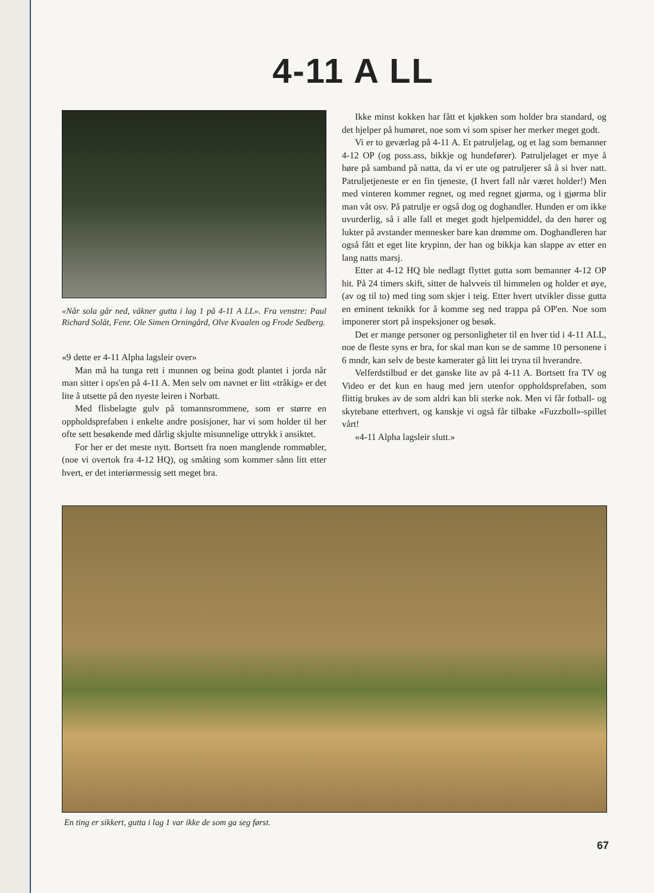4-11 A LL
«Når sola går ned, våkner gutta i lag 1 på 4-11 A LL». Fra venstre: Paul Richard Solåt, Fenr. Ole Simen Orningård, Olve Kvaalen og Frode Sedberg.
«9 dette er 4-11 Alpha lagsleir over»
Man må ha tunga rett i munnen og beina godt plantet i jorda når man sitter i ops'en på 4-11 A. Men selv om navnet er litt «tråkig» er det lite å utsette på den nyeste leiren i Norbatt.
Med flisbelagte gulv på tomannsrommene, som er større en oppholdsprefaben i enkelte andre posisjoner, har vi som holder til her ofte sett besøkende med dårlig skjulte misunnelige uttrykk i ansiktet.
For her er det meste nytt. Bortsett fra noen manglende rommøbler, (noe vi overtok fra 4-12 HQ), og småting som kommer sånn litt etter hvert, er det interiørmessig sett meget bra.
Ikke minst kokken har fått et kjøkken som holder bra standard, og det hjelper på humøret, noe som vi som spiser her merker meget godt.
Vi er to geværlag på 4-11 A. Et patruljelag, og et lag som bemanner 4-12 OP (og poss.ass, bikkje og hundefører). Patruljelaget er mye å høre på samband på natta, da vi er ute og patruljerer så å si hver natt. Patruljetjeneste er en fin tjeneste, (I hvert fall når været holder!) Men med vinteren kommer regnet, og med regnet gjørma, og i gjørma blir man våt osv. På patrulje er også dog og doghandler. Hunden er om ikke uvurderlig, så i alle fall et meget godt hjelpemiddel, da den hører og lukter på avstander mennesker bare kan drømme om. Doghandleren har også fått et eget lite krypinn, der han og bikkja kan slappe av etter en lang natts marsj.
Etter at 4-12 HQ ble nedlagt flyttet gutta som bemanner 4-12 OP hit. På 24 timers skift, sitter de halvveis til himmelen og holder et øye, (av og til to) med ting som skjer i teig. Etter hvert utvikler disse gutta en eminent teknikk for å komme seg ned trappa på OP'en. Noe som imponerer stort på inspeksjoner og besøk.
Det er mange personer og personligheter til en hver tid i 4-11 ALL, noe de fleste syns er bra, for skal man kun se de samme 10 personene i 6 mndr, kan selv de beste kamerater gå litt lei tryna til hverandre.
Velferdstilbud er det ganske lite av på 4-11 A. Bortsett fra TV og Video er det kun en haug med jern utenfor oppholdsprefaben, som flittig brukes av de som aldri kan bli sterke nok. Men vi får fotball- og skytebane etterhvert, og kanskje vi også får tilbake «Fuzzboll»-spillet vårt!
«4-11 Alpha lagsleir slutt.»
En ting er sikkert, gutta i lag 1 var ikke de som ga seg først.
67